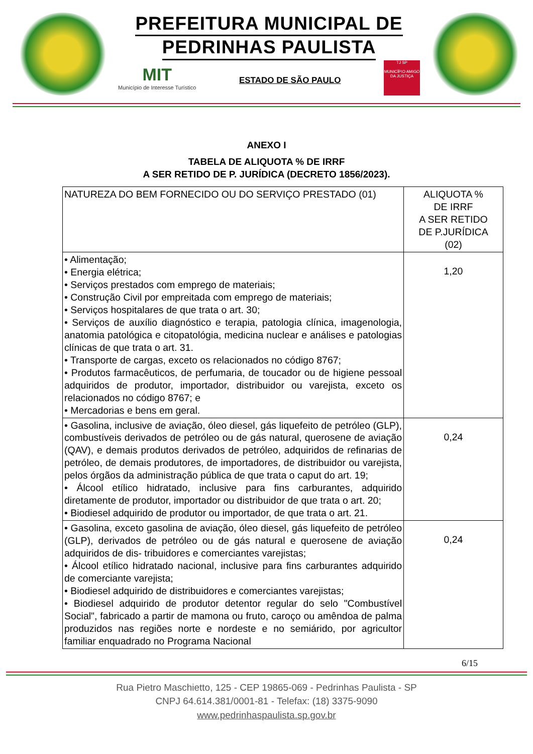PREFEITURA MUNICIPAL DE
PEDRINHAS PAULISTA
MIT
Município de Interesse Turístico
ESTADO DE SÃO PAULO
TJ SP
MUNICÍPIO AMIGO DA JUSTIÇA
ANEXO I
TABELA DE ALIQUOTA % DE IRRF
A SER RETIDO DE P. JURÍDICA (DECRETO 1856/2023).
| NATUREZA DO BEM FORNECIDO OU DO SERVIÇO PRESTADO (01) | ALIQUOTA % DE IRRF A SER RETIDO DE P.JURÍDICA (02) |
| --- | --- |
| • Alimentação; • Energia elétrica; • Serviços prestados com emprego de materiais; • Construção Civil por empreitada com emprego de materiais; • Serviços hospitalares de que trata o art. 30; • Serviços de auxílio diagnóstico e terapia, patologia clínica, imagenologia, anatomia patológica e citopatológia, medicina nuclear e análises e patologias clínicas de que trata o art. 31. • Transporte de cargas, exceto os relacionados no código 8767; • Produtos farmacêuticos, de perfumaria, de toucador ou de higiene pessoal adquiridos de produtor, importador, distribuidor ou varejista, exceto os relacionados no código 8767; e • Mercadorias e bens em geral. | 1,20 |
| • Gasolina, inclusive de aviação, óleo diesel, gás liquefeito de petróleo (GLP), combustíveis derivados de petróleo ou de gás natural, querosene de aviação (QAV), e demais produtos derivados de petróleo, adquiridos de refinarias de petróleo, de demais produtores, de importadores, de distribuidor ou varejista, pelos órgãos da administração pública de que trata o caput do art. 19; • Álcool etílico hidratado, inclusive para fins carburantes, adquirido diretamente de produtor, importador ou distribuidor de que trata o art. 20; • Biodiesel adquirido de produtor ou importador, de que trata o art. 21. | 0,24 |
| • Gasolina, exceto gasolina de aviação, óleo diesel, gás liquefeito de petróleo (GLP), derivados de petróleo ou de gás natural e querosene de aviação adquiridos de dis- tribuidores e comerciantes varejistas; • Álcool etílico hidratado nacional, inclusive para fins carburantes adquirido de comerciante varejista; • Biodiesel adquirido de distribuidores e comerciantes varejistas; • Biodiesel adquirido de produtor detentor regular do selo "Combustível Social", fabricado a partir de mamona ou fruto, caroço ou amêndoa de palma produzidos nas regiões norte e nordeste e no semiárido, por agricultor familiar enquadrado no Programa Nacional | 0,24 |
6/15
Rua Pietro Maschietto, 125 - CEP 19865-069 - Pedrinhas Paulista - SP
CNPJ 64.614.381/0001-81 - Telefax: (18) 3375-9090
www.pedrinhaspaulista.sp.gov.br